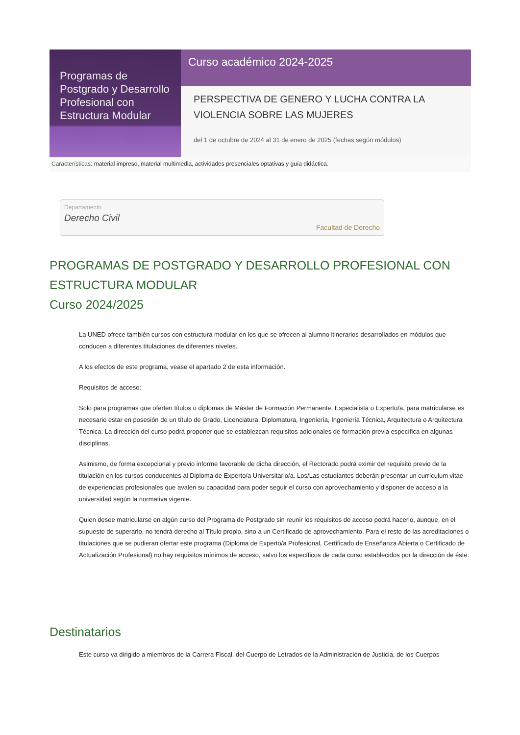Programas de Postgrado y Desarrollo Profesional con Estructura Modular
Curso académico 2024-2025
PERSPECTIVA DE GENERO Y LUCHA CONTRA LA VIOLENCIA SOBRE LAS MUJERES
del 1 de octubre de 2024 al 31 de enero de 2025 (fechas según módulos)
Características: material impreso, material multimedia, actividades presenciales optativas y guía didáctica.
Departamento
Derecho Civil
Facultad de Derecho
PROGRAMAS DE POSTGRADO Y DESARROLLO PROFESIONAL CON ESTRUCTURA MODULAR
Curso 2024/2025
La UNED ofrece también cursos con estructura modular en los que se ofrecen al alumno itinerarios desarrollados en módulos que conducen a diferentes titulaciones de diferentes niveles.
A los efectos de este programa, vease el apartado 2 de esta información.
Requisitos de acceso:
Solo para programas que oferten títulos o diplomas de Máster de Formación Permanente, Especialista o Experto/a, para matricularse es necesario estar en posesión de un título de Grado, Licenciatura, Diplomatura, Ingeniería, Ingeniería Técnica, Arquitectura o Arquitectura Técnica. La dirección del curso podrá proponer que se establezcan requisitos adicionales de formación previa específica en algunas disciplinas.
Asimismo, de forma excepcional y previo informe favorable de dicha dirección, el Rectorado podrá eximir del requisito previo de la titulación en los cursos conducentes al Diploma de Experto/a Universitario/a. Los/Las estudiantes deberán presentar un currículum vitae de experiencias profesionales que avalen su capacidad para poder seguir el curso con aprovechamiento y disponer de acceso a la universidad según la normativa vigente.
Quien desee matricularse en algún curso del Programa de Postgrado sin reunir los requisitos de acceso podrá hacerlo, aunque, en el supuesto de superarlo, no tendrá derecho al Título propio, sino a un Certificado de aprovechamiento. Para el resto de las acreditaciones o titulaciones que se pudieran ofertar este programa (Diploma de Experto/a Profesional, Certificado de Enseñanza Abierta o Certificado de Actualización Profesional) no hay requisitos mínimos de acceso, salvo los específicos de cada curso establecidos por la dirección de éste.
Destinatarios
Este curso va dirigido a miembros de la Carrera Fiscal, del Cuerpo de Letrados de la Administración de Justicia, de los Cuerpos